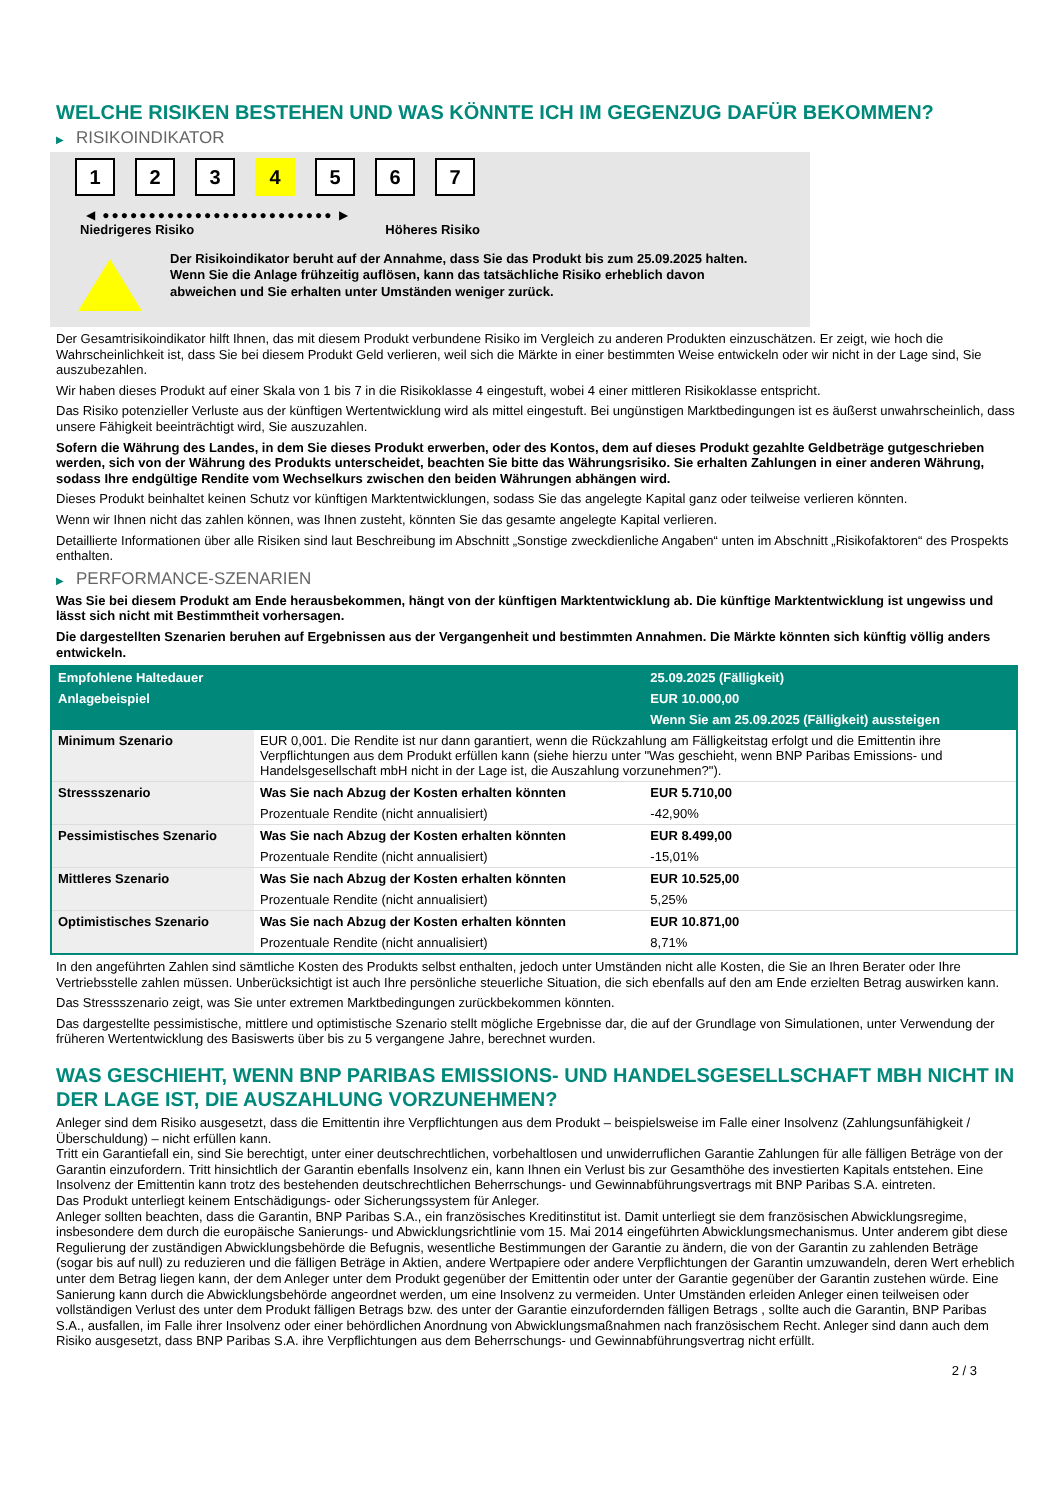WELCHE RISIKEN BESTEHEN UND WAS KÖNNTE ICH IM GEGENZUG DAFÜR BEKOMMEN?
▶ RISIKOINDIKATOR
1 2 3 4 5 6 7
◀ ●●●●●●●●●●●●●●●●●●●●●●●●● ▶
Niedrigeres Risiko Höheres Risiko
Der Risikoindikator beruht auf der Annahme, dass Sie das Produkt bis zum 25.09.2025 halten.
Wenn Sie die Anlage frühzeitig auflösen, kann das tatsächliche Risiko erheblich davon abweichen und Sie erhalten unter Umständen weniger zurück.
Der Gesamtrisikoindikator hilft Ihnen, das mit diesem Produkt verbundene Risiko im Vergleich zu anderen Produkten einzuschätzen. Er zeigt, wie hoch die Wahrscheinlichkeit ist, dass Sie bei diesem Produkt Geld verlieren, weil sich die Märkte in einer bestimmten Weise entwickeln oder wir nicht in der Lage sind, Sie auszubezahlen.
Wir haben dieses Produkt auf einer Skala von 1 bis 7 in die Risikoklasse 4 eingestuft, wobei 4 einer mittleren Risikoklasse entspricht.
Das Risiko potenzieller Verluste aus der künftigen Wertentwicklung wird als mittel eingestuft. Bei ungünstigen Marktbedingungen ist es äußerst unwahrscheinlich, dass unsere Fähigkeit beeinträchtigt wird, Sie auszuzahlen.
Sofern die Währung des Landes, in dem Sie dieses Produkt erwerben, oder des Kontos, dem auf dieses Produkt gezahlte Geldbeträge gutgeschrieben werden, sich von der Währung des Produkts unterscheidet, beachten Sie bitte das Währungsrisiko. Sie erhalten Zahlungen in einer anderen Währung, sodass Ihre endgültige Rendite vom Wechselkurs zwischen den beiden Währungen abhängen wird.
Dieses Produkt beinhaltet keinen Schutz vor künftigen Marktentwicklungen, sodass Sie das angelegte Kapital ganz oder teilweise verlieren könnten.
Wenn wir Ihnen nicht das zahlen können, was Ihnen zusteht, könnten Sie das gesamte angelegte Kapital verlieren.
Detaillierte Informationen über alle Risiken sind laut Beschreibung im Abschnitt „Sonstige zweckdienliche Angaben“ unten im Abschnitt „Risikofaktoren“ des Prospekts enthalten.
▶ PERFORMANCE-SZENARIEN
Was Sie bei diesem Produkt am Ende herausbekommen, hängt von der künftigen Marktentwicklung ab. Die künftige Marktentwicklung ist ungewiss und lässt sich nicht mit Bestimmtheit vorhersagen.
Die dargestellten Szenarien beruhen auf Ergebnissen aus der Vergangenheit und bestimmten Annahmen. Die Märkte könnten sich künftig völlig anders entwickeln.
| Empfohlene Haltedauer | | 25.09.2025 (Fälligkeit) |
| --- | --- | --- |
| Anlagebeispiel | | EUR 10.000,00 |
| | | Wenn Sie am 25.09.2025 (Fälligkeit) aussteigen |
| Minimum Szenario | EUR 0,001. Die Rendite ist nur dann garantiert, wenn die Rückzahlung am Fälligkeitstag erfolgt und die Emittentin ihre Verpflichtungen aus dem Produkt erfüllen kann (siehe hierzu unter "Was geschieht, wenn BNP Paribas Emissions- und Handelsgesellschaft mbH nicht in der Lage ist, die Auszahlung vorzunehmen?"). | |
| Stressszenario | Was Sie nach Abzug der Kosten erhalten könnten | EUR 5.710,00 |
| | Prozentuale Rendite (nicht annualisiert) | -42,90% |
| Pessimistisches Szenario | Was Sie nach Abzug der Kosten erhalten könnten | EUR 8.499,00 |
| | Prozentuale Rendite (nicht annualisiert) | -15,01% |
| Mittleres Szenario | Was Sie nach Abzug der Kosten erhalten könnten | EUR 10.525,00 |
| | Prozentuale Rendite (nicht annualisiert) | 5,25% |
| Optimistisches Szenario | Was Sie nach Abzug der Kosten erhalten könnten | EUR 10.871,00 |
| | Prozentuale Rendite (nicht annualisiert) | 8,71% |
In den angeführten Zahlen sind sämtliche Kosten des Produkts selbst enthalten, jedoch unter Umständen nicht alle Kosten, die Sie an Ihren Berater oder Ihre Vertriebsstelle zahlen müssen. Unberücksichtigt ist auch Ihre persönliche steuerliche Situation, die sich ebenfalls auf den am Ende erzielten Betrag auswirken kann.
Das Stressszenario zeigt, was Sie unter extremen Marktbedingungen zurückbekommen könnten.
Das dargestellte pessimistische, mittlere und optimistische Szenario stellt mögliche Ergebnisse dar, die auf der Grundlage von Simulationen, unter Verwendung der früheren Wertentwicklung des Basiswerts über bis zu 5 vergangene Jahre, berechnet wurden.
WAS GESCHIEHT, WENN BNP PARIBAS EMISSIONS- UND HANDELSGESELLSCHAFT MBH NICHT IN DER LAGE IST, DIE AUSZAHLUNG VORZUNEHMEN?
Anleger sind dem Risiko ausgesetzt, dass die Emittentin ihre Verpflichtungen aus dem Produkt – beispielsweise im Falle einer Insolvenz (Zahlungsunfähigkeit / Überschuldung) – nicht erfüllen kann.
Tritt ein Garantiefall ein, sind Sie berechtigt, unter einer deutschrechtlichen, vorbehaltlosen und unwiderruflichen Garantie Zahlungen für alle fälligen Beträge von der Garantin einzufordern. Tritt hinsichtlich der Garantin ebenfalls Insolvenz ein, kann Ihnen ein Verlust bis zur Gesamthöhe des investierten Kapitals entstehen. Eine Insolvenz der Emittentin kann trotz des bestehenden deutschrechtlichen Beherrschungs- und Gewinnabführungsvertrags mit BNP Paribas S.A. eintreten.
Das Produkt unterliegt keinem Entschädigungs- oder Sicherungssystem für Anleger.
Anleger sollten beachten, dass die Garantin, BNP Paribas S.A., ein französisches Kreditinstitut ist. Damit unterliegt sie dem französischen Abwicklungsregime, insbesondere dem durch die europäische Sanierungs- und Abwicklungsrichtlinie vom 15. Mai 2014 eingeführten Abwicklungsmechanismus. Unter anderem gibt diese Regulierung der zuständigen Abwicklungsbehörde die Befugnis, wesentliche Bestimmungen der Garantie zu ändern, die von der Garantin zu zahlenden Beträge (sogar bis auf null) zu reduzieren und die fälligen Beträge in Aktien, andere Wertpapiere oder andere Verpflichtungen der Garantin umzuwandeln, deren Wert erheblich unter dem Betrag liegen kann, der dem Anleger unter dem Produkt gegenüber der Emittentin oder unter der Garantie gegenüber der Garantin zustehen würde. Eine Sanierung kann durch die Abwicklungsbehörde angeordnet werden, um eine Insolvenz zu vermeiden. Unter Umständen erleiden Anleger einen teilweisen oder vollständigen Verlust des unter dem Produkt fälligen Betrags bzw. des unter der Garantie einzufordernden fälligen Betrags , sollte auch die Garantin, BNP Paribas S.A., ausfallen, im Falle ihrer Insolvenz oder einer behördlichen Anordnung von Abwicklungsmaßnahmen nach französischem Recht. Anleger sind dann auch dem Risiko ausgesetzt, dass BNP Paribas S.A. ihre Verpflichtungen aus dem Beherrschungs- und Gewinnabführungsvertrag nicht erfüllt.
2 / 3